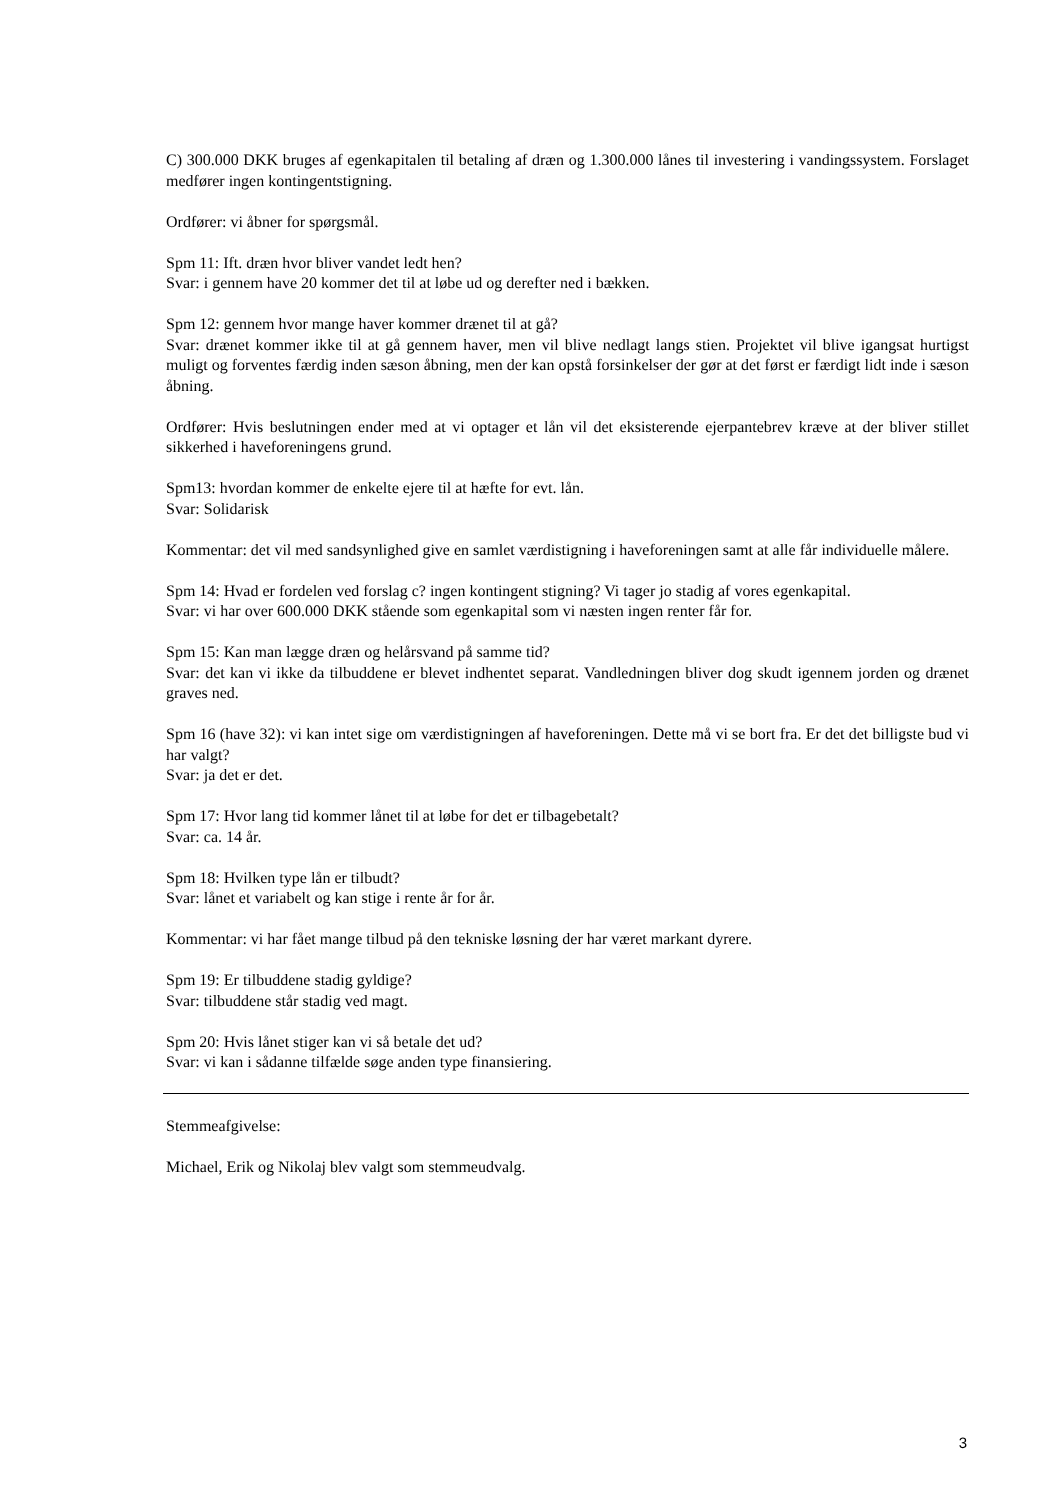C) 300.000 DKK bruges af egenkapitalen til betaling af dræn og 1.300.000 lånes til investering i vandingssystem. Forslaget medfører ingen kontingentstigning.
Ordfører: vi åbner for spørgsmål.
Spm 11: Ift. dræn hvor bliver vandet ledt hen?
Svar: i gennem have 20 kommer det til at løbe ud og derefter ned i bækken.
Spm 12: gennem hvor mange haver kommer drænet til at gå?
Svar: drænet kommer ikke til at gå gennem haver, men vil blive nedlagt langs stien. Projektet vil blive igangsat hurtigst muligt og forventes færdig inden sæson åbning, men der kan opstå forsinkelser der gør at det først er færdigt lidt inde i sæson åbning.
Ordfører: Hvis beslutningen ender med at vi optager et lån vil det eksisterende ejerpantebrev kræve at der bliver stillet sikkerhed i haveforeningens grund.
Spm13: hvordan kommer de enkelte ejere til at hæfte for evt. lån.
Svar: Solidarisk
Kommentar: det vil med sandsynlighed give en samlet værdistigning i haveforeningen samt at alle får individuelle målere.
Spm 14: Hvad er fordelen ved forslag c? ingen kontingent stigning? Vi tager jo stadig af vores egenkapital.
Svar: vi har over 600.000 DKK stående som egenkapital som vi næsten ingen renter får for.
Spm 15: Kan man lægge dræn og helårsvand på samme tid?
Svar: det kan vi ikke da tilbuddene er blevet indhentet separat. Vandledningen bliver dog skudt igennem jorden og drænet graves ned.
Spm 16 (have 32): vi kan intet sige om værdistigningen af haveforeningen. Dette må vi se bort fra. Er det det billigste bud vi har valgt?
Svar: ja det er det.
Spm 17: Hvor lang tid kommer lånet til at løbe for det er tilbagebetalt?
Svar: ca. 14 år.
Spm 18: Hvilken type lån er tilbudt?
Svar: lånet et variabelt og kan stige i rente år for år.
Kommentar: vi har fået mange tilbud på den tekniske løsning der har været markant dyrere.
Spm 19: Er tilbuddene stadig gyldige?
Svar: tilbuddene står stadig ved magt.
Spm 20: Hvis lånet stiger kan vi så betale det ud?
Svar: vi kan i sådanne tilfælde søge anden type finansiering.
Stemmeafgivelse:
Michael, Erik og Nikolaj blev valgt som stemmeudvalg.
3